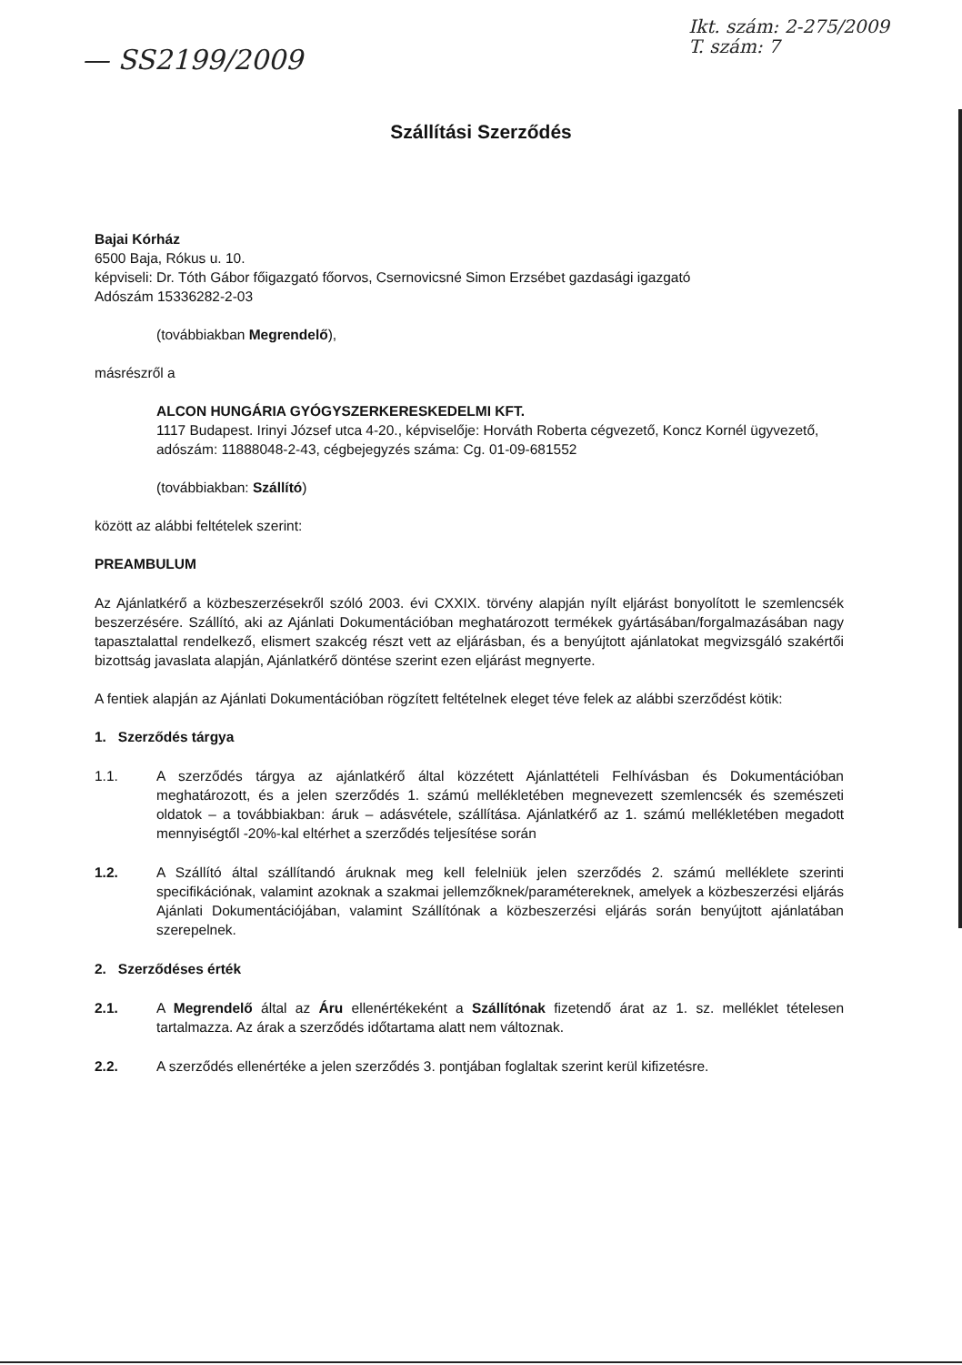— SS2199/2009
Ikt. szám: 2-275/2009
T. szám: 7
Szállítási Szerződés
Bajai Kórház
6500 Baja, Rókus u. 10.
képviseli: Dr. Tóth Gábor főigazgató főorvos, Csernovicsné Simon Erzsébet gazdasági igazgató
Adószám 15336282-2-03
(továbbiakban Megrendelő),
másrészről a
ALCON HUNGÁRIA GYÓGYSZERKERESKEDELMI KFT.
1117 Budapest. Irinyi József utca 4-20., képviselője: Horváth Roberta cégvezető, Koncz Kornél ügyvezető, adószám: 11888048-2-43, cégbejegyzés száma: Cg. 01-09-681552
(továbbiakban: Szállító)
között az alábbi feltételek szerint:
PREAMBULUM
Az Ajánlatkérő a közbeszerzésekről szóló 2003. évi CXXIX. törvény alapján nyílt eljárást bonyolított le szemlencsék beszerzésére. Szállító, aki az Ajánlati Dokumentációban meghatározott termékek gyártásában/forgalmazásában nagy tapasztalattal rendelkező, elismert szakcég részt vett az eljárásban, és a benyújtott ajánlatokat megvizsgáló szakértői bizottság javaslata alapján, Ajánlatkérő döntése szerint ezen eljárást megnyerte.
A fentiek alapján az Ajánlati Dokumentációban rögzített feltételnek eleget téve felek az alábbi szerződést kötik:
1. Szerződés tárgya
1.1. A szerződés tárgya az ajánlatkérő által közzétett Ajánlattételi Felhívásban és Dokumentációban meghatározott, és a jelen szerződés 1. számú mellékletében megnevezett szemlencsék és szemészeti oldatok – a továbbiakban: áruk – adásvétele, szállítása. Ajánlatkérő az 1. számú mellékletében megadott mennyiségtől -20%-kal eltérhet a szerződés teljesítése során
1.2. A Szállító által szállítandó áruknak meg kell felelniük jelen szerződés 2. számú melléklete szerinti specifikációnak, valamint azoknak a szakmai jellemzőknek/paramétereknek, amelyek a közbeszerzési eljárás Ajánlati Dokumentációjában, valamint Szállítónak a közbeszerzési eljárás során benyújtott ajánlatában szerepelnek.
2. Szerződéses érték
2.1. A Megrendelő által az Áru ellenértékeként a Szállítónak fizetendő árat az 1. sz. melléklet tételesen tartalmazza. Az árak a szerződés időtartama alatt nem változnak.
2.2. A szerződés ellenértéke a jelen szerződés 3. pontjában foglaltak szerint kerül kifizetésre.